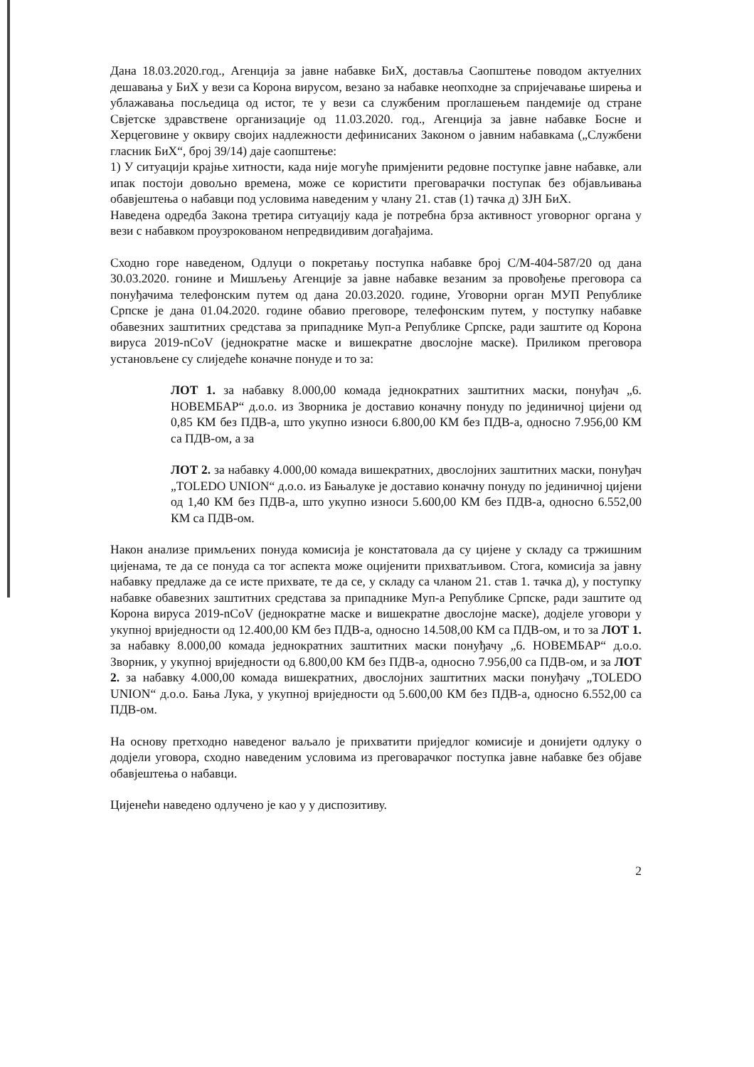Дана 18.03.2020.год., Агенција за јавне набавке БиХ, доставља Саопштење поводом актуелних дешавања у БиХ у вези са Корона вирусом, везано за набавке неопходне за спријечавање ширења и ублажавања посљедица од истог, те у вези са службеним проглашењем пандемије од стране Свјетске здравствене организације од 11.03.2020. год., Агенција за јавне набавке Босне и Херцеговине у оквиру својих надлежности дефинисаних Законом о јавним набавкама („Службени гласник БиХ“, број 39/14) даје саопштење:
1) У ситуацији крајње хитности, када није могуће примјенити редовне поступке јавне набавке, али ипак постоји довољно времена, може се користити преговарачки поступак без објављивања обавјештења о набавци под условима наведеним у члану 21. став (1) тачка д) ЗЈН БиХ.
Наведена одредба Закона третира ситуацију када је потребна брза активност уговорног органа у вези с набавком проузрокованом непредвидивим догађајима.
Сходно горе наведеном, Одлуци о покретању поступка набавке број С/М-404-587/20 од дана 30.03.2020. гонине и Мишљењу Агенције за јавне набавке везаним за провођење преговора са понуђачима телефонским путем од дана 20.03.2020. године, Уговорни орган МУП Републике Српске је дана 01.04.2020. године обавио преговоре, телефонским путем, у поступку набавке обавезних заштитних средстава за припаднике Муп-а Републике Српске, ради заштите од Корона вируса 2019-nCoV (једнократне маске и вишекратне двослојне маске). Приликом преговора установљене су слиједеће коначне понуде и то за:
ЛОТ 1. за набавку 8.000,00 комада једнократних заштитних маски, понуђач „6. НОВЕМБАР“ д.о.о. из Зворника је доставио коначну понуду по јединичној цијени од 0,85 КМ без ПДВ-а, што укупно износи 6.800,00 КМ без ПДВ-а, односно 7.956,00 КМ са ПДВ-ом, а за
ЛОТ 2. за набавку 4.000,00 комада вишекратних, двослојних заштитних маски, понуђач „TOLEDO UNION“ д.о.о. из Бањалуке је доставио коначну понуду по јединичној цијени од 1,40 КМ без ПДВ-а, што укупно износи 5.600,00 КМ без ПДВ-а, односно 6.552,00 КМ са ПДВ-ом.
Након анализе примљених понуда комисија је констатовала да су цијене у складу са тржишним цијенама, те да се понуда са тог аспекта може оцијенити прихватљивом. Стога, комисија за јавну набавку предлаже да се исте прихвате, те да се, у складу са чланом 21. став 1. тачка д), у поступку набавке обавезних заштитних средстава за припаднике Муп-а Републике Српске, ради заштите од Корона вируса 2019-nCoV (једнократне маске и вишекратне двослојне маске), додјеле уговори у укупној вриједности од 12.400,00 КМ без ПДВ-а, односно 14.508,00 КМ са ПДВ-ом, и то за ЛОТ 1. за набавку 8.000,00 комада једнократних заштитних маски понуђачу „6. НОВЕМБАР“ д.о.о. Зворник, у укупној вриједности од 6.800,00 КМ без ПДВ-а, односно 7.956,00 са ПДВ-ом, и за ЛОТ 2. за набавку 4.000,00 комада вишекратних, двослојних заштитних маски понуђачу „TOLEDO UNION“ д.о.о. Бања Лука, у укупној вриједности од 5.600,00 КМ без ПДВ-а, односно 6.552,00 са ПДВ-ом.
На основу претходно наведеног ваљало је прихватити приједлог комисије и донијети одлуку о додјели уговора, сходно наведеним условима из преговарачког поступка јавне набавке без објаве обавјештења о набавци.
Цијенећи наведено одлучено је као у у диспозитиву.
2